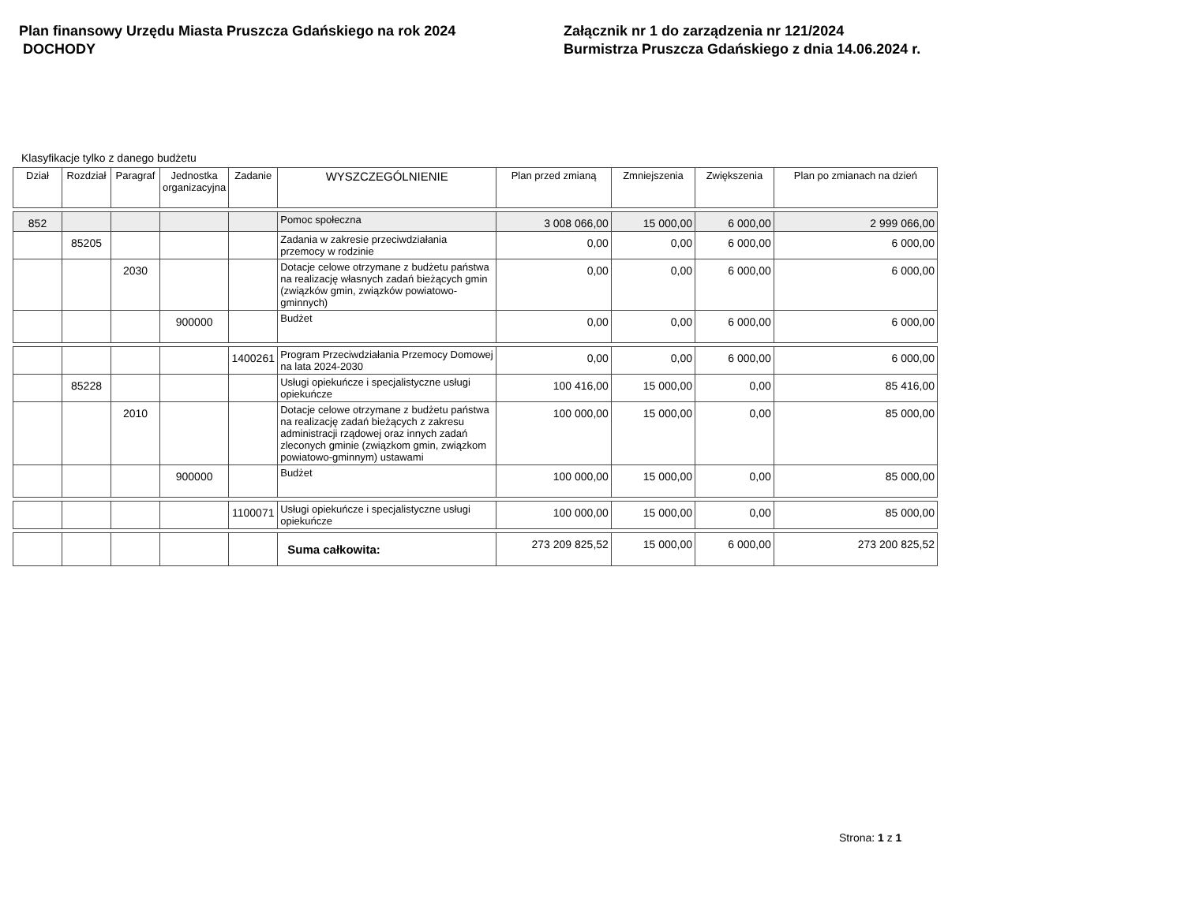Plan finansowy Urzędu Miasta Pruszcza Gdańskiego na rok 2024
DOCHODY
Załącznik nr 1 do zarządzenia nr 121/2024
Burmistrza Pruszcza Gdańskiego z dnia 14.06.2024 r.
Klasyfikacje tylko z danego budżetu
| Dział | Rozdział | Paragraf | Jednostka organizacyjna | Zadanie | WYSZCZEGÓLNIENIE | Plan przed zmianą | Zmniejszenia | Zwiększenia | Plan po zmianach na dzień |
| --- | --- | --- | --- | --- | --- | --- | --- | --- | --- |
| 852 | | | | | Pomoc społeczna | 3 008 066,00 | 15 000,00 | 6 000,00 | 2 999 066,00 |
| | 85205 | | | | Zadania w zakresie przeciwdziałania przemocy w rodzinie | 0,00 | 0,00 | 6 000,00 | 6 000,00 |
| | | 2030 | | | Dotacje celowe otrzymane z budżetu państwa na realizację własnych zadań bieżących gmin (związków gmin, związków powiatowo-gminnych) | 0,00 | 0,00 | 6 000,00 | 6 000,00 |
| | | | 900000 | | Budżet | 0,00 | 0,00 | 6 000,00 | 6 000,00 |
| | | | | 1400261 | Program Przeciwdziałania Przemocy Domowej na lata 2024-2030 | 0,00 | 0,00 | 6 000,00 | 6 000,00 |
| | 85228 | | | | Usługi opiekuńcze i specjalistyczne usługi opiekuńcze | 100 416,00 | 15 000,00 | 0,00 | 85 416,00 |
| | | 2010 | | | Dotacje celowe otrzymane z budżetu państwa na realizację zadań bieżących z zakresu administracji rządowej oraz innych zadań zleconych gminie (związkom gmin, związkom powiatowo-gminnym) ustawami | 100 000,00 | 15 000,00 | 0,00 | 85 000,00 |
| | | | 900000 | | Budżet | 100 000,00 | 15 000,00 | 0,00 | 85 000,00 |
| | | | | 1100071 | Usługi opiekuńcze i specjalistyczne usługi opiekuńcze | 100 000,00 | 15 000,00 | 0,00 | 85 000,00 |
| | | | | | Suma całkowita: | 273 209 825,52 | 15 000,00 | 6 000,00 | 273 200 825,52 |
Strona: 1 z 1